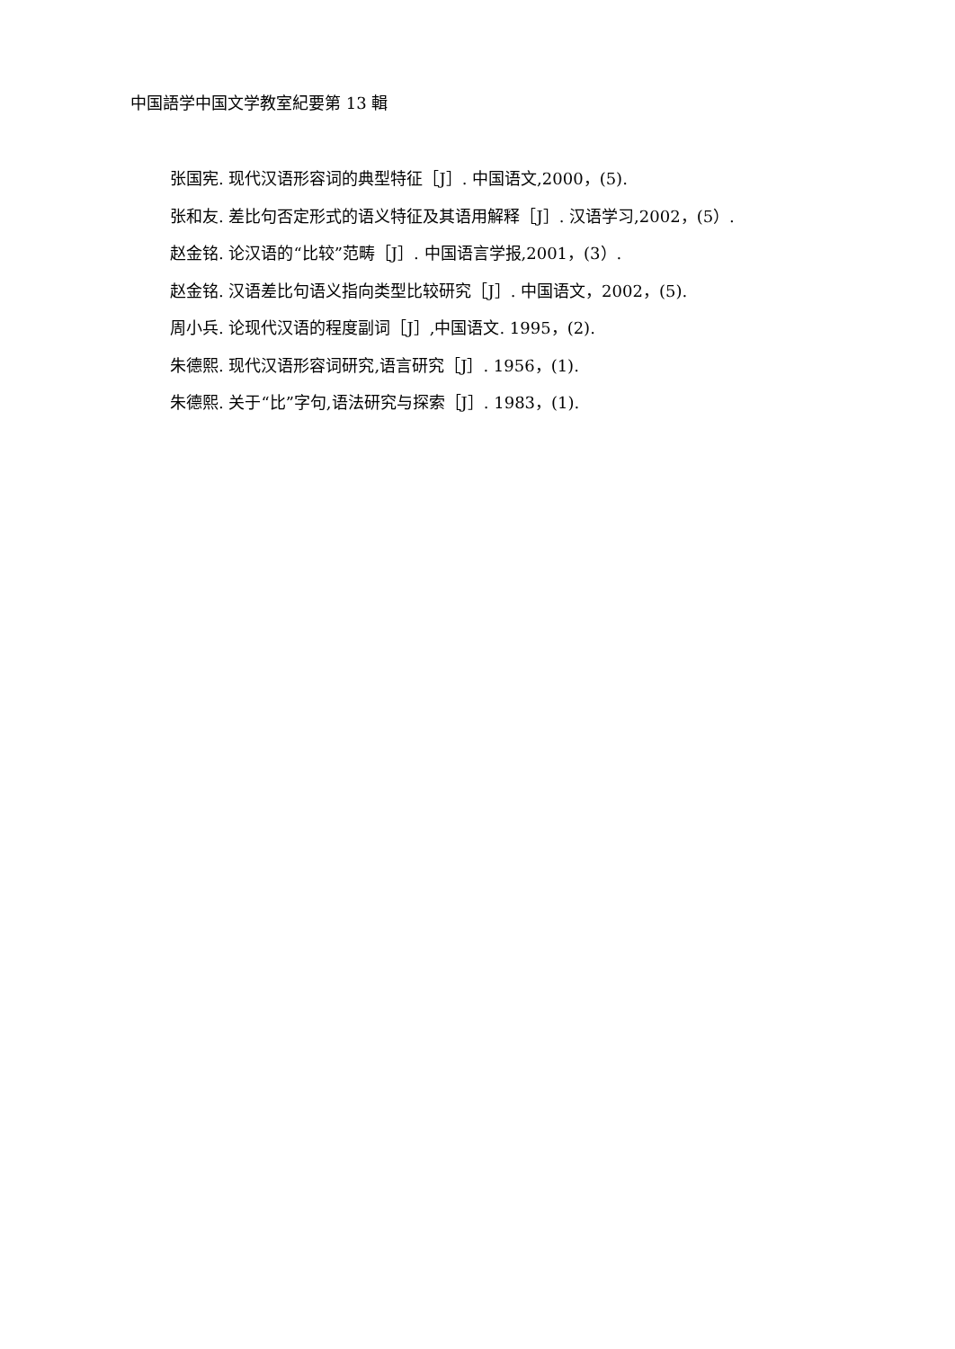中国語学中国文学教室紀要第 13 輯
张国宪. 现代汉语形容词的典型特征［J］. 中国语文,2000，(5).
张和友. 差比句否定形式的语义特征及其语用解释［J］. 汉语学习,2002，(5）.
赵金铭. 论汉语的“比较”范畴［J］. 中国语言学报,2001，(3）.
赵金铭. 汉语差比句语义指向类型比较研究［J］. 中国语文，2002，(5).
周小兵. 论现代汉语的程度副词［J］,中国语文. 1995，(2).
朱德熙. 现代汉语形容词研究,语言研究［J］. 1956，(1).
朱德熙. 关于“比”字句,语法研究与探索［J］. 1983，(1).